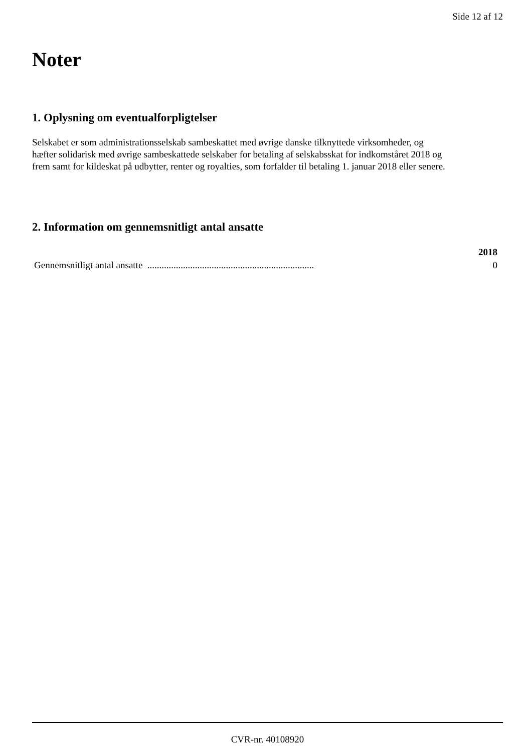Side 12 af 12
Noter
1. Oplysning om eventualforpligtelser
Selskabet er som administrationsselskab sambeskattet med øvrige danske tilknyttede virksomheder, og hæfter solidarisk med øvrige sambeskattede selskaber for betaling af selskabsskat for indkomståret 2018 og frem samt for kildeskat på udbytter, renter og royalties, som forfalder til betaling 1. januar 2018 eller senere.
2. Information om gennemsnitligt antal ansatte
| | 2018 |
| --- | --- |
| Gennemsnitligt antal ansatte ...................................................................... | 0 |
CVR-nr. 40108920